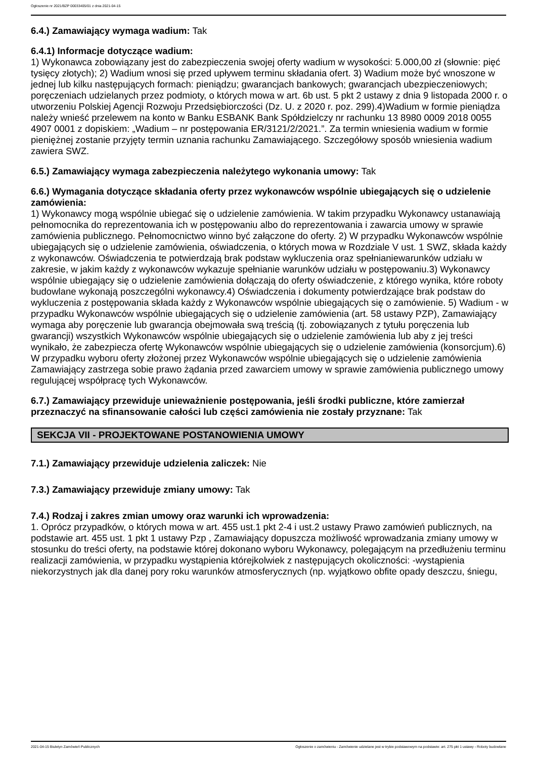Ogłoszenie nr 2021/BZP 00033405/01 z dnia 2021-04-15
6.4.) Zamawiający wymaga wadium: Tak
6.4.1) Informacje dotyczące wadium:
1) Wykonawca zobowiązany jest do zabezpieczenia swojej oferty wadium w wysokości: 5.000,00 zł (słownie: pięć tysięcy złotych); 2) Wadium wnosi się przed upływem terminu składania ofert. 3) Wadium może być wnoszone w jednej lub kilku następujących formach: pieniądzu; gwarancjach bankowych; gwarancjach ubezpieczeniowych; poręczeniach udzielanych przez podmioty, o których mowa w art. 6b ust. 5 pkt 2 ustawy z dnia 9 listopada 2000 r. o utworzeniu Polskiej Agencji Rozwoju Przedsiębiorczości (Dz. U. z 2020 r. poz. 299).4)Wadium w formie pieniądza należy wnieść przelewem na konto w Banku ESBANK Bank Spółdzielczy nr rachunku 13 8980 0009 2018 0055 4907 0001 z dopiskiem: „Wadium – nr postępowania ER/3121/2/2021.”. Za termin wniesienia wadium w formie pieniężnej zostanie przyjęty termin uznania rachunku Zamawiającego. Szczegółowy sposób wniesienia wadium zawiera SWZ.
6.5.) Zamawiający wymaga zabezpieczenia należytego wykonania umowy: Tak
6.6.) Wymagania dotyczące składania oferty przez wykonawców wspólnie ubiegających się o udzielenie zamówienia:
1) Wykonawcy mogą wspólnie ubiegać się o udzielenie zamówienia. W takim przypadku Wykonawcy ustanawiają pełnomocnika do reprezentowania ich w postępowaniu albo do reprezentowania i zawarcia umowy w sprawie zamówienia publicznego. Pełnomocnictwo winno być załączone do oferty. 2) W przypadku Wykonawców wspólnie ubiegających się o udzielenie zamówienia, oświadczenia, o których mowa w Rozdziale V ust. 1 SWZ, składa każdy z wykonawców. Oświadczenia te potwierdzają brak podstaw wykluczenia oraz spełnianiewarunków udziału w zakresie, w jakim każdy z wykonawców wykazuje spełnianie warunków udziału w postępowaniu.3) Wykonawcy wspólnie ubiegający się o udzielenie zamówienia dołączają do oferty oświadczenie, z którego wynika, które roboty budowlane wykonają poszczególni wykonawcy.4) Oświadczenia i dokumenty potwierdzające brak podstaw do wykluczenia z postępowania składa każdy z Wykonawców wspólnie ubiegających się o zamówienie. 5) Wadium - w przypadku Wykonawców wspólnie ubiegających się o udzielenie zamówienia (art. 58 ustawy PZP), Zamawiający wymaga aby poręczenie lub gwarancja obejmowała swą treścią (tj. zobowiązanych z tytułu poręczenia lub gwarancji) wszystkich Wykonawców wspólnie ubiegających się o udzielenie zamówienia lub aby z jej treści wynikało, że zabezpiecza ofertę Wykonawców wspólnie ubiegających się o udzielenie zamówienia (konsorcjum).6) W przypadku wyboru oferty złożonej przez Wykonawców wspólnie ubiegających się o udzielenie zamówienia Zamawiający zastrzega sobie prawo żądania przed zawarciem umowy w sprawie zamówienia publicznego umowy regulującej współpracę tych Wykonawców.
6.7.) Zamawiający przewiduje unieważnienie postępowania, jeśli środki publiczne, które zamierzał przeznaczyć na sfinansowanie całości lub części zamówienia nie zostały przyznane: Tak
SEKCJA VII - PROJEKTOWANE POSTANOWIENIA UMOWY
7.1.) Zamawiający przewiduje udzielenia zaliczek: Nie
7.3.) Zamawiający przewiduje zmiany umowy: Tak
7.4.) Rodzaj i zakres zmian umowy oraz warunki ich wprowadzenia:
1. Oprócz przypadków, o których mowa w art. 455 ust.1 pkt 2-4 i ust.2 ustawy Prawo zamówień publicznych, na podstawie art. 455 ust. 1 pkt 1 ustawy Pzp , Zamawiający dopuszcza możliwość wprowadzania zmiany umowy w stosunku do treści oferty, na podstawie której dokonano wyboru Wykonawcy, polegającym na przedłużeniu terminu realizacji zamówienia, w przypadku wystąpienia którejkolwiek z następujących okoliczności: -wystąpienia niekorzystnych jak dla danej pory roku warunków atmosferycznych (np. wyjątkowo obfite opady deszczu, śniegu,
2021-04-15 Biuletyn Zamówień Publicznych Ogłoszenie o zamówieniu - Zamówienie udzielane jest w trybie podstawowym na podstawie: art. 275 pkt 1 ustawy - Roboty budowlane